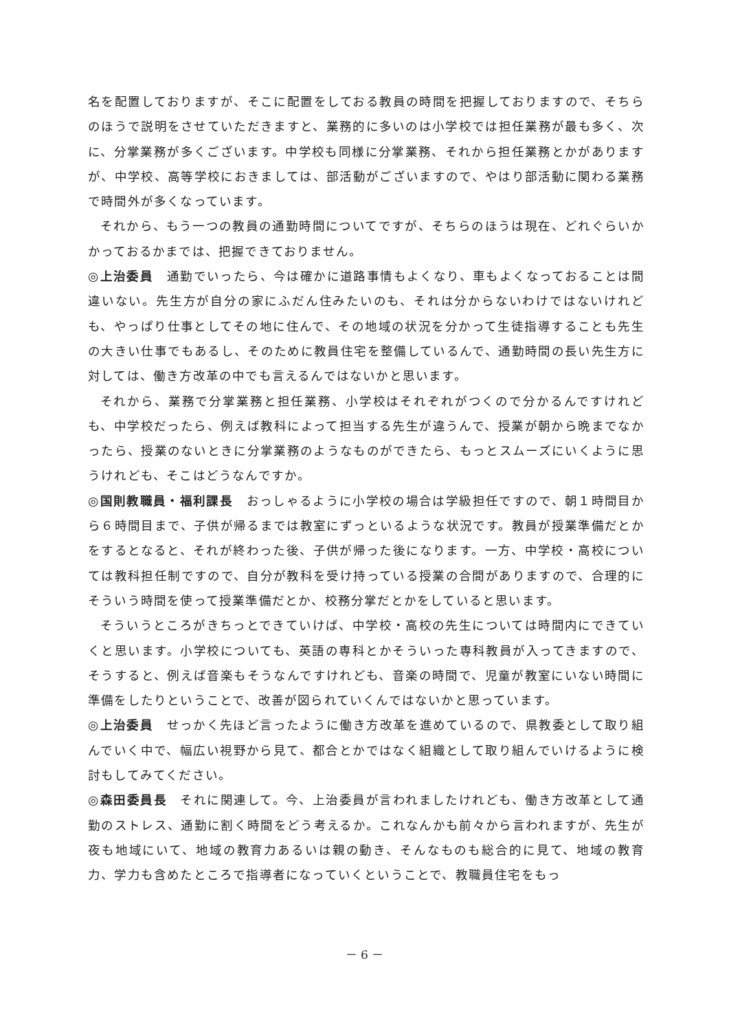名を配置しておりますが、そこに配置をしておる教員の時間を把握しておりますので、そちらのほうで説明をさせていただきますと、業務的に多いのは小学校では担任業務が最も多く、次に、分掌業務が多くございます。中学校も同様に分掌業務、それから担任業務とかがありますが、中学校、高等学校におきましては、部活動がございますので、やはり部活動に関わる業務で時間外が多くなっています。
それから、もう一つの教員の通勤時間についてですが、そちらのほうは現在、どれぐらいかかっておるかまでは、把握できておりません。
◎上治委員　通勤でいったら、今は確かに道路事情もよくなり、車もよくなっておることは間違いない。先生方が自分の家にふだん住みたいのも、それは分からないわけではないけれども、やっぱり仕事としてその地に住んで、その地域の状況を分かって生徒指導することも先生の大きい仕事でもあるし、そのために教員住宅を整備しているんで、通勤時間の長い先生方に対しては、働き方改革の中でも言えるんではないかと思います。
それから、業務で分掌業務と担任業務、小学校はそれぞれがつくので分かるんですけれども、中学校だったら、例えば教科によって担当する先生が違うんで、授業が朝から晩までなかったら、授業のないときに分掌業務のようなものができたら、もっとスムーズにいくように思うけれども、そこはどうなんですか。
◎国則教職員・福利課長　おっしゃるように小学校の場合は学級担任ですので、朝１時間目から６時間目まで、子供が帰るまでは教室にずっといるような状況です。教員が授業準備だとかをするとなると、それが終わった後、子供が帰った後になります。一方、中学校・高校については教科担任制ですので、自分が教科を受け持っている授業の合間がありますので、合理的にそういう時間を使って授業準備だとか、校務分掌だとかをしていると思います。
そういうところがきちっとできていけば、中学校・高校の先生については時間内にできていくと思います。小学校についても、英語の専科とかそういった専科教員が入ってきますので、そうすると、例えば音楽もそうなんですけれども、音楽の時間で、児童が教室にいない時間に準備をしたりということで、改善が図られていくんではないかと思っています。
◎上治委員　せっかく先ほど言ったように働き方改革を進めているので、県教委として取り組んでいく中で、幅広い視野から見て、都合とかではなく組織として取り組んでいけるように検討もしてみてください。
◎森田委員長　それに関連して。今、上治委員が言われましたけれども、働き方改革として通勤のストレス、通勤に割く時間をどう考えるか。これなんかも前々から言われますが、先生が夜も地域にいて、地域の教育力あるいは親の動き、そんなものも総合的に見て、地域の教育力、学力も含めたところで指導者になっていくということで、教職員住宅をもっ
－ 6 －